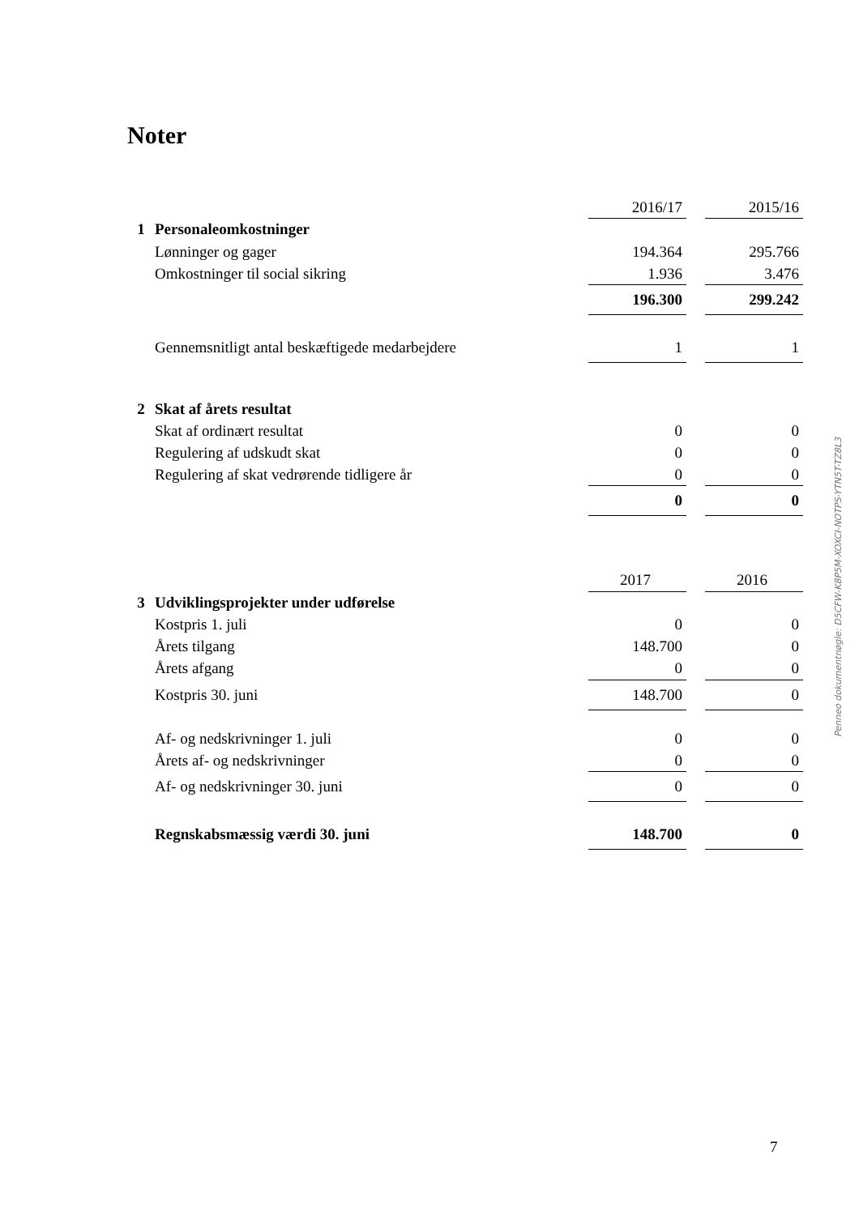Noter
| | | 2016/17 | | 2015/16 |
| 1 | Personaleomkostninger | | | |
| | Lønninger og gager | 194.364 | | 295.766 |
| | Omkostninger til social sikring | 1.936 | | 3.476 |
| | | 196.300 | | 299.242 |
| | Gennemsnitligt antal beskæftigede medarbejdere | 1 | | 1 |
| 2 | Skat af årets resultat | | | |
| | Skat af ordinært resultat | 0 | | 0 |
| | Regulering af udskudt skat | 0 | | 0 |
| | Regulering af skat vedrørende tidligere år | 0 | | 0 |
| | | 0 | | 0 |
| | | 2017 | | 2016 |
| 3 | Udviklingsprojekter under udførelse | | | |
| | Kostpris 1. juli | 0 | | 0 |
| | Årets tilgang | 148.700 | | 0 |
| | Årets afgang | 0 | | 0 |
| | Kostpris 30. juni | 148.700 | | 0 |
| | Af- og nedskrivninger 1. juli | 0 | | 0 |
| | Årets af- og nedskrivninger | 0 | | 0 |
| | Af- og nedskrivninger 30. juni | 0 | | 0 |
| | Regnskabsmæssig værdi 30. juni | 148.700 | | 0 |
Penneo dokumentnøgle: D5CFW-K8P5M-XOXCI-NOTPS-YTN5T-TZ8L3
7